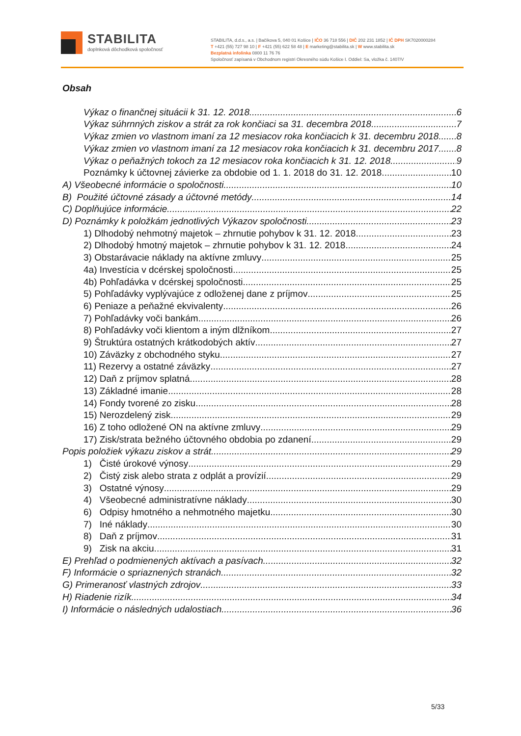STABILITA
doplnková dôchodková spoločnosť
STABILITA, d.d.s., a.s. | Bačíkova 5, 040 01 Košice | IČO 36 718 556 | DIČ 202 231 1852 | IČ DPH SK7020000284
T +421 (55) 727 98 10 | F +421 (55) 622 58 48 | E marketing@stabilita.sk | W www.stabilita.sk
Bezplatná infolinka 0800 11 76 76
Spoločnosť zapísaná v Obchodnom registri Okresného súdu Košice I. Oddiel: Sa, vložka č. 1407/V
Obsah
Výkaz o finančnej situácii k 31. 12. 2018 6
Výkaz súhrnných ziskov a strát za rok končiaci sa 31. decembra 2018 7
Výkaz zmien vo vlastnom imaní za 12 mesiacov roka končiacich k 31. decembru 2018 8
Výkaz zmien vo vlastnom imaní za 12 mesiacov roka končiacich k 31. decembru 2017 8
Výkaz o peňažných tokoch za 12 mesiacov roka končiacich k 31. 12. 2018 9
Poznámky k účtovnej závierke za obdobie od 1. 1. 2018 do 31. 12. 2018 10
A) Všeobecné informácie o spoločnosti 10
B) Použité účtovné zásady a účtovné metódy 14
C) Doplňujúce informácie 22
D) Poznámky k položkám jednotlivých Výkazov spoločnosti 23
1) Dlhodobý nehmotný majetok – zhrnutie pohybov k 31. 12. 2018 23
2) Dlhodobý hmotný majetok – zhrnutie pohybov k 31. 12. 2018 24
3) Obstarávacie náklady na aktívne zmluvy 25
4a) Investícia v dcérskej spoločnosti 25
4b) Pohľadávka v dcérskej spoločnosti 25
5) Pohľadávky vyplývajúce z odloženej dane z príjmov 25
6) Peniaze a peňažné ekvivalenty 26
7) Pohľadávky voči bankám 26
8) Pohľadávky voči klientom a iným dlžníkom 27
9) Štruktúra ostatných krátkodobých aktív 27
10) Záväzky z obchodného styku 27
11) Rezervy a ostatné záväzky 27
12) Daň z príjmov splatná 28
13) Základné imanie 28
14) Fondy tvorené zo zisku 28
15) Nerozdelený zisk 29
16) Z toho odložené ON na aktívne zmluvy 29
17) Zisk/strata bežného účtovného obdobia po zdanení 29
Popis položiek výkazu ziskov a strát 29
1) Čisté úrokové výnosy 29
2) Čistý zisk alebo strata z odplát a provízií 29
3) Ostatné výnosy 29
4) Všeobecné administratívne náklady 30
6) Odpisy hmotného a nehmotného majetku 30
7) Iné náklady 30
8) Daň z príjmov 31
9) Zisk na akciu 31
E) Prehľad o podmienených aktívach a pasívach 32
F) Informácie o spriaznených stranách 32
G) Primeranosť vlastných zdrojov 33
H) Riadenie rizík 34
I) Informácie o následných udalostiach 36
5/33